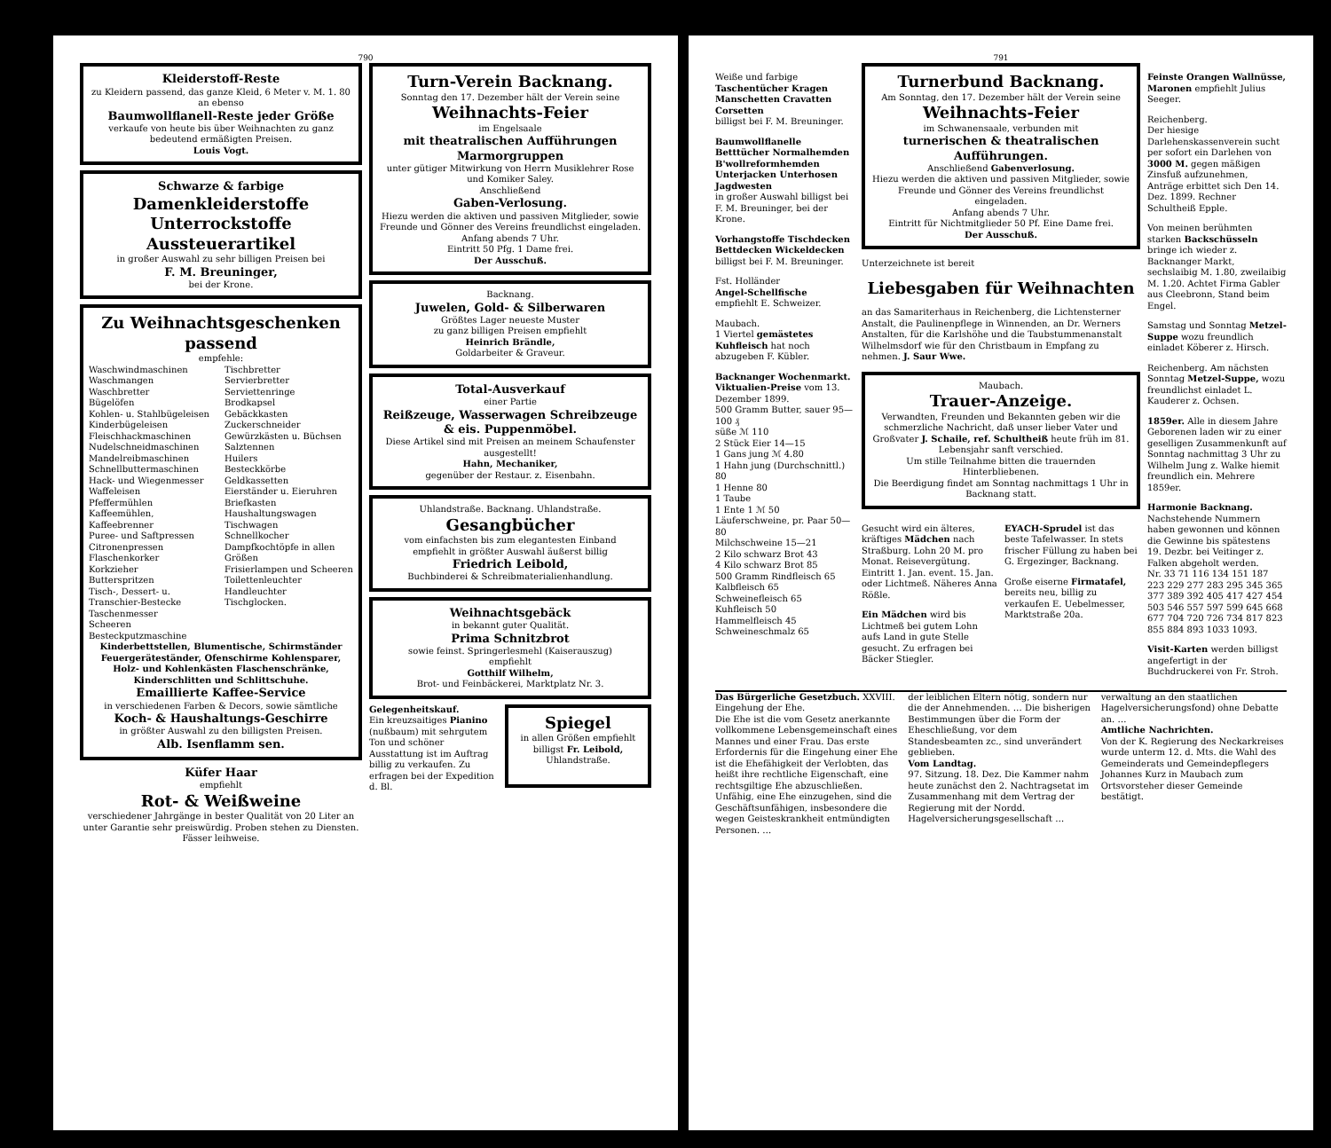790
Kleiderstoff-Reste
zu Kleidern passend, das ganze Kleid, 6 Meter v. M. 1. 80 an ebenso
Baumwollflanell-Reste jeder Größe
verkaufe von heute bis über Weihnachten zu ganz bedeutend ermäßigten Preisen.
Louis Vogt.
Schwarze & farbige
Damenkleiderstoffe Unterrockstoffe Aussteuerartikel
in großer Auswahl zu sehr billigen Preisen bei
F. M. Breuninger,
bei der Krone.
Zu Weihnachtsgeschenken passend
empfehle:
Waschwindmaschinen
Waschmangen
Waschbretter
Bügelöfen
Kohlen- u. Stahlbügeleisen
Kinderbügeleisen
Fleischhackmaschinen
Nudelschneidmaschinen
Mandelreibmaschinen
Schnellbuttermaschinen
Hack- und Wiegenmesser
Waffeleisen
Pfeffermühlen
Kaffeemühlen, Kaffeebrenner
Puree- und Saftpressen
Citronenpressen
Flaschenkorker
Korkzieher
Butterspritzen
Tisch-, Dessert- u. Transchier-Bestecke
Taschenmesser
Scheeren
Besteckputzmaschine
Tischbretter
Servierbretter
Serviettenringe
Brodkapsel
Gebäckkasten
Zuckerschneider
Gewürzkästen u. Büchsen
Salztennen
Huilers
Besteckkörbe
Geldkassetten
Eierständer u. Eieruhren
Briefkasten
Haushaltungswagen
Tischwagen
Schnellkocher
Dampfkochtöpfe in allen Größen
Frisierlampen und Scheeren
Toilettenleuchter
Handleuchter
Tischglocken.
Kinderbettstellen, Blumentische, Schirmständer Feuergeräteständer, Ofenschirme Kohlensparer, Holz- und Kohlenkästen Flaschenschränke, Kinderschlitten und Schlittschuhe.
Emaillierte Kaffee-Service
in verschiedenen Farben & Decors, sowie sämtliche
Koch- & Haushaltungs-Geschirre
in größter Auswahl zu den billigsten Preisen.
Alb. Isenflamm sen.
Küfer Haar
empfiehlt
Rot- & Weißweine
verschiedener Jahrgänge in bester Qualität von 20 Liter an unter Garantie sehr preiswürdig. Proben stehen zu Diensten. Fässer leihweise.
Turn-Verein Backnang.
Sonntag den 17. Dezember hält der Verein seine
Weihnachts-Feier
im Engelsaale
mit theatralischen Aufführungen Marmorgruppen
unter gütiger Mitwirkung von Herrn Musiklehrer Rose und Komiker Saley.
Anschließend
Gaben-Verlosung.
Hiezu werden die aktiven und passiven Mitglieder, sowie Freunde und Gönner des Vereins freundlichst eingeladen.
Anfang abends 7 Uhr.
Eintritt 50 Pfg. 1 Dame frei.
Der Ausschuß.
Backnang.
Juwelen, Gold- & Silberwaren
Größtes Lager neueste Muster
zu ganz billigen Preisen empfiehlt
Heinrich Brändle,
Goldarbeiter & Graveur.
Total-Ausverkauf
einer Partie
Reißzeuge, Wasserwagen Schreibzeuge & eis. Puppenmöbel.
Diese Artikel sind mit Preisen an meinem Schaufenster ausgestellt!
Hahn, Mechaniker,
gegenüber der Restaur. z. Eisenbahn.
Uhlandstraße. Backnang. Uhlandstraße.
Gesangbücher
vom einfachsten bis zum elegantesten Einband
empfiehlt in größter Auswahl äußerst billig
Friedrich Leibold,
Buchbinderei & Schreibmaterialienhandlung.
Weihnachtsgebäck
in bekannt guter Qualität.
Prima Schnitzbrot
sowie feinst. Springerlesmehl (Kaiserauszug)
empfiehlt
Gotthilf Wilhelm,
Brot- und Feinbäckerei, Marktplatz Nr. 3.
Gelegenheitskauf.
Ein kreuzsaitiges Pianino (nußbaum) mit sehrgutem Ton und schöner Ausstattung ist im Auftrag billig zu verkaufen. Zu erfragen bei der Expedition d. Bl.
Spiegel
in allen Größen empfiehlt billigst Fr. Leibold, Uhlandstraße.
791
Weiße und farbige
Taschentücher Kragen Manschetten Cravatten Corsetten
billigst bei F. M. Breuninger.
Baumwollflanelle Betttücher Normalhemden B'wollreformhemden Unterjacken Unterhosen Jagdwesten
in großer Auswahl billigst bei F. M. Breuninger, bei der Krone.
Vorhangstoffe Tischdecken Bettdecken Wickeldecken
billigst bei F. M. Breuninger.
Fst. Holländer
Angel-Schellfische
empfiehlt E. Schweizer.
Maubach.
1 Viertel gemästetes Kuhfleisch hat noch abzugeben F. Kübler.
Backnanger Wochenmarkt. Viktualien-Preise vom 13. Dezember 1899.
500 Gramm Butter, sauer 95—100 ₰
süße ℳ 110
2 Stück Eier 14—15
1 Gans jung ℳ 4.80
1 Hahn jung (Durchschnittl.) 80
1 Henne 80
1 Taube
1 Ente 1 ℳ 50
Läuferschweine, pr. Paar 50—80
Milchschweine 15—21
2 Kilo schwarz Brot 43
4 Kilo schwarz Brot 85
500 Gramm Rindfleisch 65
Kalbfleisch 65
Schweinefleisch 65
Kuhfleisch 50
Hammelfleisch 45
Schweineschmalz 65
Turnerbund Backnang.
Am Sonntag, den 17. Dezember hält der Verein seine
Weihnachts-Feier
im Schwanensaale, verbunden mit
turnerischen & theatralischen Aufführungen.
Anschließend Gabenverlosung.
Hiezu werden die aktiven und passiven Mitglieder, sowie Freunde und Gönner des Vereins freundlichst eingeladen.
Anfang abends 7 Uhr.
Eintritt für Nichtmitglieder 50 Pf. Eine Dame frei.
Der Ausschuß.
Unterzeichnete ist bereit
Liebesgaben für Weihnachten
an das Samariterhaus in Reichenberg, die Lichtensterner Anstalt, die Paulinenpflege in Winnenden, an Dr. Werners Anstalten, für die Karlshöhe und die Taubstummenanstalt Wilhelmsdorf wie für den Christbaum in Empfang zu nehmen. J. Saur Wwe.
Maubach.
Trauer-Anzeige.
Verwandten, Freunden und Bekannten geben wir die schmerzliche Nachricht, daß unser lieber Vater und Großvater J. Schaile, ref. Schultheiß heute früh im 81. Lebensjahr sanft verschied.
Um stille Teilnahme bitten die trauernden Hinterbliebenen.
Die Beerdigung findet am Sonntag nachmittags 1 Uhr in Backnang statt.
Gesucht wird ein älteres, kräftiges Mädchen nach Straßburg. Lohn 20 M. pro Monat. Reisevergütung. Eintritt 1. Jan. event. 15. Jan. oder Lichtmeß. Näheres Anna Rößle.
Ein Mädchen wird bis Lichtmeß bei gutem Lohn aufs Land in gute Stelle gesucht. Zu erfragen bei Bäcker Stiegler.
EYACH-Sprudel ist das beste Tafelwasser. In stets frischer Füllung zu haben bei G. Ergezinger, Backnang.
Große eiserne Firmatafel, bereits neu, billig zu verkaufen E. Uebelmesser, Marktstraße 20a.
Feinste Orangen Wallnüsse, Maronen empfiehlt Julius Seeger.
Reichenberg.
Der hiesige Darlehenskassenverein sucht per sofort ein Darlehen von 3000 M. gegen mäßigen Zinsfuß aufzunehmen, Anträge erbittet sich Den 14. Dez. 1899. Rechner Schultheiß Epple.
Von meinen berühmten starken Backschüsseln bringe ich wieder z. Backnanger Markt, sechslaibig M. 1.80, zweilaibig M. 1.20. Achtet Firma Gabler aus Cleebronn, Stand beim Engel.
Samstag und Sonntag Metzel-Suppe wozu freundlich einladet Köberer z. Hirsch.
Reichenberg. Am nächsten Sonntag Metzel-Suppe, wozu freundlichst einladet L. Kauderer z. Ochsen.
1859er. Alle in diesem Jahre Geborenen laden wir zu einer geselligen Zusammenkunft auf Sonntag nachmittag 3 Uhr zu Wilhelm Jung z. Walke hiemit freundlich ein. Mehrere 1859er.
Harmonie Backnang. Nachstehende Nummern haben gewonnen und können die Gewinne bis spätestens 19. Dezbr. bei Veitinger z. Falken abgeholt werden.
Nr. 33 71 116 134 151 187 223 229 277 283 295 345 365 377 389 392 405 417 427 454 503 546 557 597 599 645 668 677 704 720 726 734 817 823 855 884 893 1033 1093.
Visit-Karten werden billigst angefertigt in der Buchdruckerei von Fr. Stroh.
Das Bürgerliche Gesetzbuch. XXVIII. Eingehung der Ehe.
Die Ehe ist die vom Gesetz anerkannte vollkommene Lebensgemeinschaft eines Mannes und einer Frau. Das erste Erfordernis für die Eingehung einer Ehe ist die Ehefähigkeit der Verlobten, das heißt ihre rechtliche Eigenschaft, eine rechtsgiltige Ehe abzuschließen. Unfähig, eine Ehe einzugehen, sind die Geschäftsunfähigen, insbesondere die wegen Geisteskrankheit entmündigten Personen. …
der leiblichen Eltern nötig, sondern nur die der Annehmenden. … Die bisherigen Bestimmungen über die Form der Eheschließung, vor dem Standesbeamten zc., sind unverändert geblieben.
Vom Landtag.
97. Sitzung. 18. Dez. Die Kammer nahm heute zunächst den 2. Nachtragsetat im Zusammenhang mit dem Vertrag der Regierung mit der Nordd. Hagelversicherungsgesellschaft …
verwaltung an den staatlichen Hagelversicherungsfond) ohne Debatte an. …
Amtliche Nachrichten.
Von der K. Regierung des Neckarkreises wurde unterm 12. d. Mts. die Wahl des Gemeinderats und Gemeindepflegers Johannes Kurz in Maubach zum Ortsvorsteher dieser Gemeinde bestätigt.